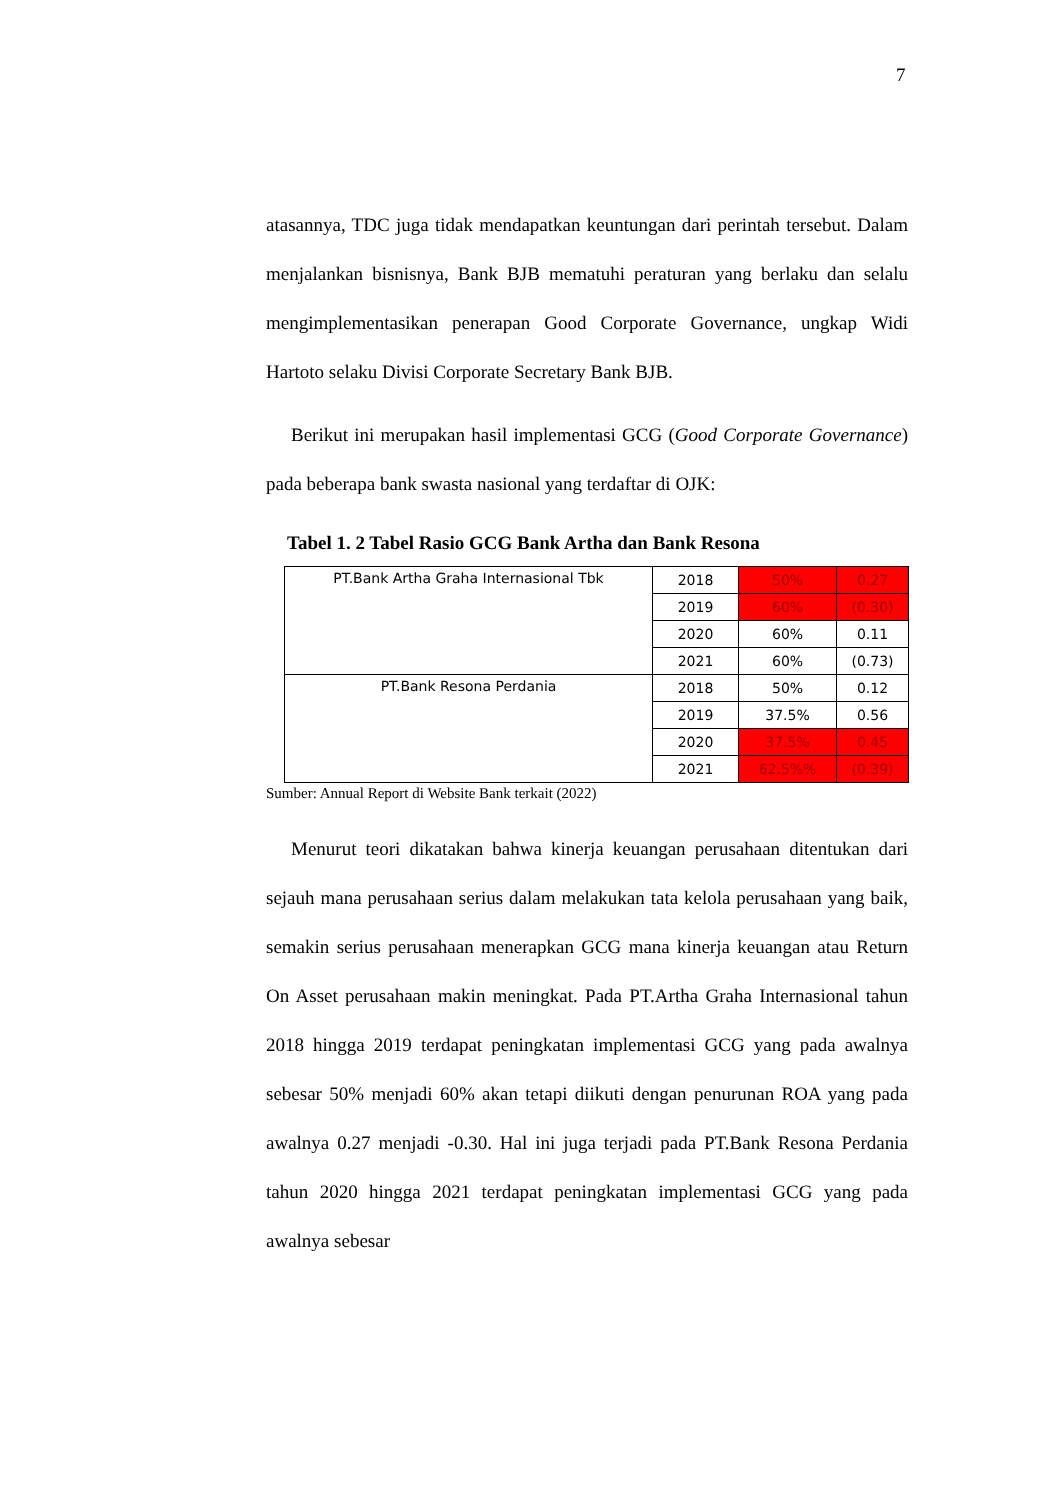7
atasannya, TDC juga tidak mendapatkan keuntungan dari perintah tersebut. Dalam menjalankan bisnisnya, Bank BJB mematuhi peraturan yang berlaku dan selalu mengimplementasikan penerapan Good Corporate Governance, ungkap Widi Hartoto selaku Divisi Corporate Secretary Bank BJB.
Berikut ini merupakan hasil implementasi GCG (Good Corporate Governance) pada beberapa bank swasta nasional yang terdaftar di OJK:
Tabel 1. 2 Tabel Rasio GCG Bank Artha dan Bank Resona
| PT.Bank Artha Graha Internasional Tbk | 2018 | 50% | 0.27 |
| | 2019 | 60% | (0.30) |
| | 2020 | 60% | 0.11 |
| | 2021 | 60% | (0.73) |
| PT.Bank Resona Perdania | 2018 | 50% | 0.12 |
| | 2019 | 37.5% | 0.56 |
| | 2020 | 37.5% | 0.45 |
| | 2021 | 62.5%% | (0.39) |
Sumber: Annual Report di Website Bank terkait (2022)
Menurut teori dikatakan bahwa kinerja keuangan perusahaan ditentukan dari sejauh mana perusahaan serius dalam melakukan tata kelola perusahaan yang baik, semakin serius perusahaan menerapkan GCG mana kinerja keuangan atau Return On Asset perusahaan makin meningkat. Pada PT.Artha Graha Internasional tahun 2018 hingga 2019 terdapat peningkatan implementasi GCG yang pada awalnya sebesar 50% menjadi 60% akan tetapi diikuti dengan penurunan ROA yang pada awalnya 0.27 menjadi -0.30. Hal ini juga terjadi pada PT.Bank Resona Perdania tahun 2020 hingga 2021 terdapat peningkatan implementasi GCG yang pada awalnya sebesar